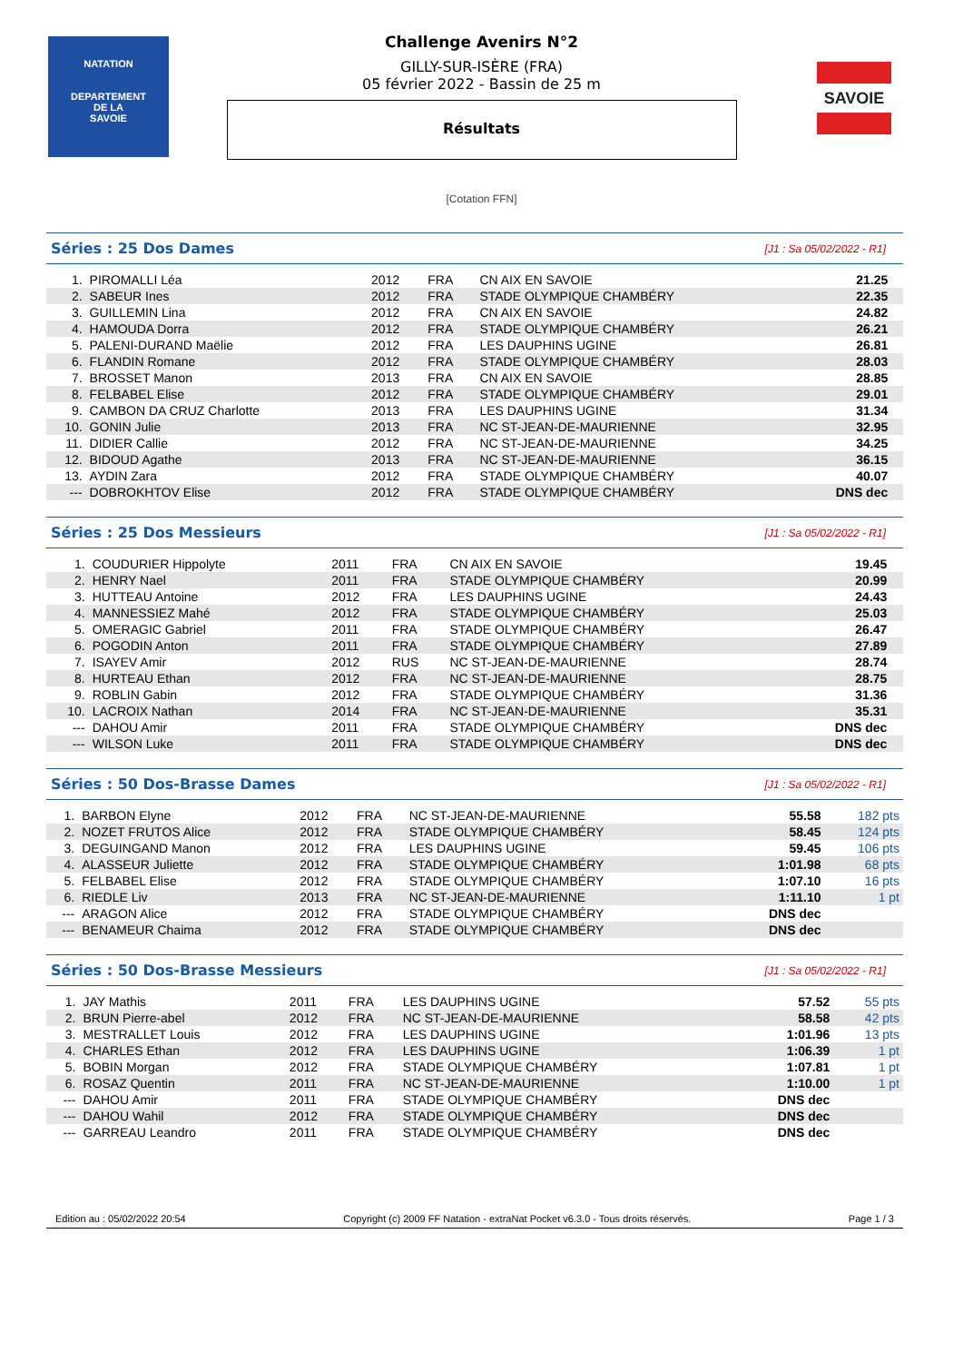NATATION
DEPARTEMENT
DE LA
SAVOIE
SAVOIE
Challenge Avenirs N°2
GILLY-SUR-ISÈRE (FRA)
05 février 2022 - Bassin de 25 m
Résultats
[Cotation FFN]
Séries : 25 Dos Dames [J1 : Sa 05/02/2022 - R1]
| 1. | PIROMALLI Léa | 2012 | FRA | CN AIX EN SAVOIE | 21.25 | |
| 2. | SABEUR Ines | 2012 | FRA | STADE OLYMPIQUE CHAMBÉRY | 22.35 | |
| 3. | GUILLEMIN Lina | 2012 | FRA | CN AIX EN SAVOIE | 24.82 | |
| 4. | HAMOUDA Dorra | 2012 | FRA | STADE OLYMPIQUE CHAMBÉRY | 26.21 | |
| 5. | PALENI-DURAND Maëlie | 2012 | FRA | LES DAUPHINS UGINE | 26.81 | |
| 6. | FLANDIN Romane | 2012 | FRA | STADE OLYMPIQUE CHAMBÉRY | 28.03 | |
| 7. | BROSSET Manon | 2013 | FRA | CN AIX EN SAVOIE | 28.85 | |
| 8. | FELBABEL Elise | 2012 | FRA | STADE OLYMPIQUE CHAMBÉRY | 29.01 | |
| 9. | CAMBON DA CRUZ Charlotte | 2013 | FRA | LES DAUPHINS UGINE | 31.34 | |
| 10. | GONIN Julie | 2013 | FRA | NC ST-JEAN-DE-MAURIENNE | 32.95 | |
| 11. | DIDIER Callie | 2012 | FRA | NC ST-JEAN-DE-MAURIENNE | 34.25 | |
| 12. | BIDOUD Agathe | 2013 | FRA | NC ST-JEAN-DE-MAURIENNE | 36.15 | |
| 13. | AYDIN Zara | 2012 | FRA | STADE OLYMPIQUE CHAMBÉRY | 40.07 | |
| --- | DOBROKHTOV Elise | 2012 | FRA | STADE OLYMPIQUE CHAMBÉRY | DNS dec | |
Séries : 25 Dos Messieurs [J1 : Sa 05/02/2022 - R1]
| 1. | COUDURIER Hippolyte | 2011 | FRA | CN AIX EN SAVOIE | 19.45 | |
| 2. | HENRY Nael | 2011 | FRA | STADE OLYMPIQUE CHAMBÉRY | 20.99 | |
| 3. | HUTTEAU Antoine | 2012 | FRA | LES DAUPHINS UGINE | 24.43 | |
| 4. | MANNESSIEZ Mahé | 2012 | FRA | STADE OLYMPIQUE CHAMBÉRY | 25.03 | |
| 5. | OMERAGIC Gabriel | 2011 | FRA | STADE OLYMPIQUE CHAMBÉRY | 26.47 | |
| 6. | POGODIN Anton | 2011 | FRA | STADE OLYMPIQUE CHAMBÉRY | 27.89 | |
| 7. | ISAYEV Amir | 2012 | RUS | NC ST-JEAN-DE-MAURIENNE | 28.74 | |
| 8. | HURTEAU Ethan | 2012 | FRA | NC ST-JEAN-DE-MAURIENNE | 28.75 | |
| 9. | ROBLIN Gabin | 2012 | FRA | STADE OLYMPIQUE CHAMBÉRY | 31.36 | |
| 10. | LACROIX Nathan | 2014 | FRA | NC ST-JEAN-DE-MAURIENNE | 35.31 | |
| --- | DAHOU Amir | 2011 | FRA | STADE OLYMPIQUE CHAMBÉRY | DNS dec | |
| --- | WILSON Luke | 2011 | FRA | STADE OLYMPIQUE CHAMBÉRY | DNS dec | |
Séries : 50 Dos-Brasse Dames [J1 : Sa 05/02/2022 - R1]
| 1. | BARBON Elyne | 2012 | FRA | NC ST-JEAN-DE-MAURIENNE | 55.58 | 182 pts |
| 2. | NOZET FRUTOS Alice | 2012 | FRA | STADE OLYMPIQUE CHAMBÉRY | 58.45 | 124 pts |
| 3. | DEGUINGAND Manon | 2012 | FRA | LES DAUPHINS UGINE | 59.45 | 106 pts |
| 4. | ALASSEUR Juliette | 2012 | FRA | STADE OLYMPIQUE CHAMBÉRY | 1:01.98 | 68 pts |
| 5. | FELBABEL Elise | 2012 | FRA | STADE OLYMPIQUE CHAMBÉRY | 1:07.10 | 16 pts |
| 6. | RIEDLE Liv | 2013 | FRA | NC ST-JEAN-DE-MAURIENNE | 1:11.10 | 1 pt |
| --- | ARAGON Alice | 2012 | FRA | STADE OLYMPIQUE CHAMBÉRY | DNS dec | |
| --- | BENAMEUR Chaima | 2012 | FRA | STADE OLYMPIQUE CHAMBÉRY | DNS dec | |
Séries : 50 Dos-Brasse Messieurs [J1 : Sa 05/02/2022 - R1]
| 1. | JAY Mathis | 2011 | FRA | LES DAUPHINS UGINE | 57.52 | 55 pts |
| 2. | BRUN Pierre-abel | 2012 | FRA | NC ST-JEAN-DE-MAURIENNE | 58.58 | 42 pts |
| 3. | MESTRALLET Louis | 2012 | FRA | LES DAUPHINS UGINE | 1:01.96 | 13 pts |
| 4. | CHARLES Ethan | 2012 | FRA | LES DAUPHINS UGINE | 1:06.39 | 1 pt |
| 5. | BOBIN Morgan | 2012 | FRA | STADE OLYMPIQUE CHAMBÉRY | 1:07.81 | 1 pt |
| 6. | ROSAZ Quentin | 2011 | FRA | NC ST-JEAN-DE-MAURIENNE | 1:10.00 | 1 pt |
| --- | DAHOU Amir | 2011 | FRA | STADE OLYMPIQUE CHAMBÉRY | DNS dec | |
| --- | DAHOU Wahil | 2012 | FRA | STADE OLYMPIQUE CHAMBÉRY | DNS dec | |
| --- | GARREAU Leandro | 2011 | FRA | STADE OLYMPIQUE CHAMBÉRY | DNS dec | |
Edition au : 05/02/2022 20:54 Copyright (c) 2009 FF Natation - extraNat Pocket v6.3.0 - Tous droits réservés. Page 1 / 3